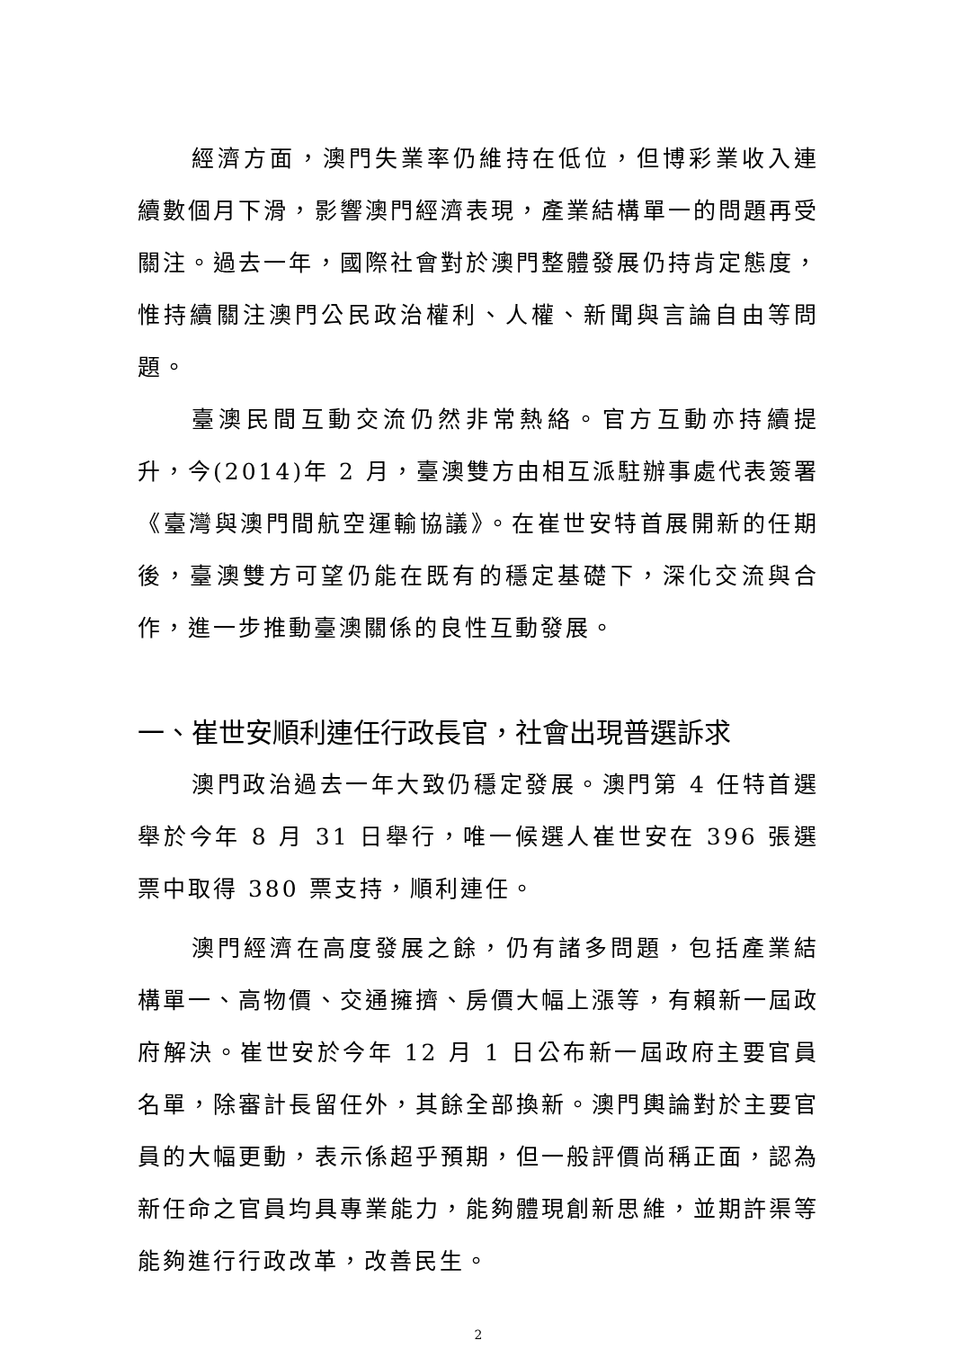經濟方面，澳門失業率仍維持在低位，但博彩業收入連續數個月下滑，影響澳門經濟表現，產業結構單一的問題再受關注。過去一年，國際社會對於澳門整體發展仍持肯定態度，惟持續關注澳門公民政治權利、人權、新聞與言論自由等問題。
臺澳民間互動交流仍然非常熱絡。官方互動亦持續提升，今(2014)年 2 月，臺澳雙方由相互派駐辦事處代表簽署《臺灣與澳門間航空運輸協議》。在崔世安特首展開新的任期後，臺澳雙方可望仍能在既有的穩定基礎下，深化交流與合作，進一步推動臺澳關係的良性互動發展。
一、崔世安順利連任行政長官，社會出現普選訴求
澳門政治過去一年大致仍穩定發展。澳門第 4 任特首選舉於今年 8 月 31 日舉行，唯一候選人崔世安在 396 張選票中取得 380 票支持，順利連任。
澳門經濟在高度發展之餘，仍有諸多問題，包括產業結構單一、高物價、交通擁擠、房價大幅上漲等，有賴新一屆政府解決。崔世安於今年 12 月 1 日公布新一屆政府主要官員名單，除審計長留任外，其餘全部換新。澳門輿論對於主要官員的大幅更動，表示係超乎預期，但一般評價尚稱正面，認為新任命之官員均具專業能力，能夠體現創新思維，並期許渠等能夠進行行政改革，改善民生。
2